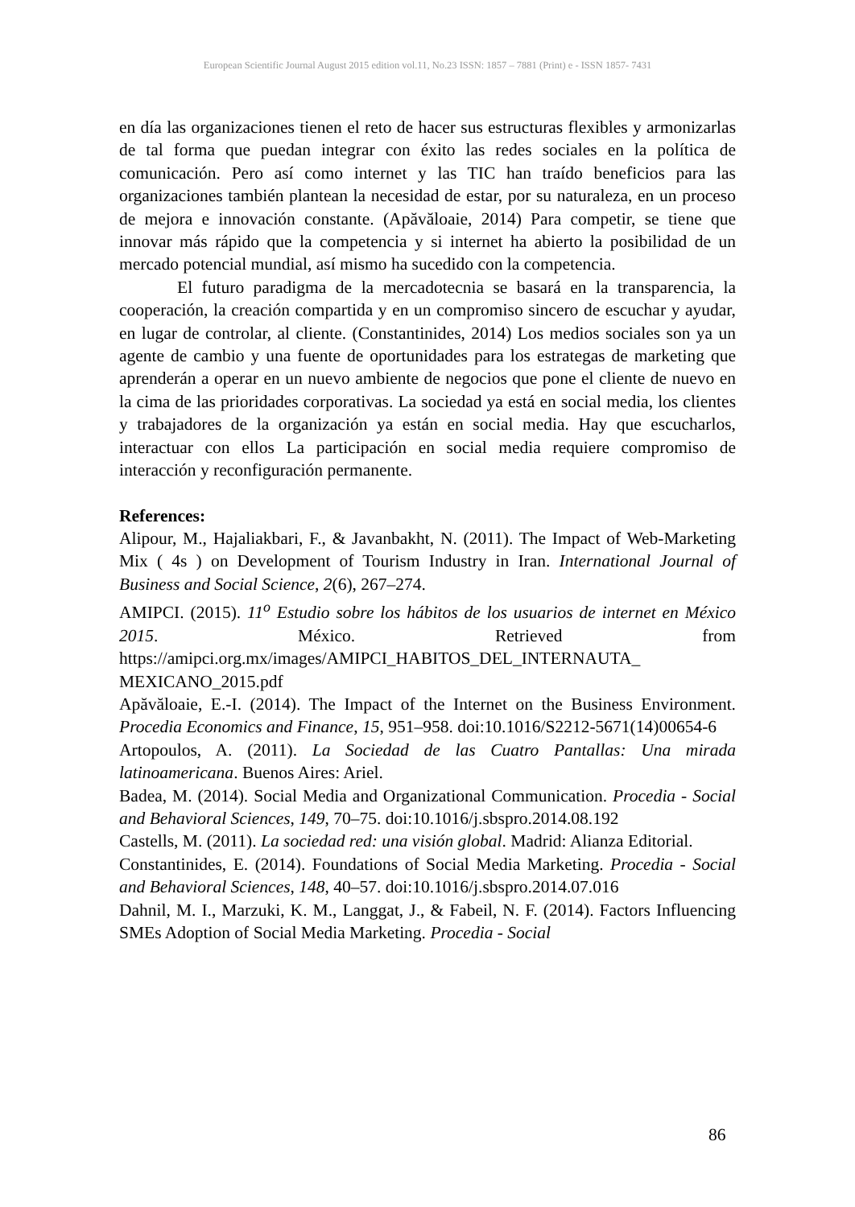European Scientific Journal August 2015 edition vol.11, No.23 ISSN: 1857 – 7881 (Print) e - ISSN 1857- 7431
en día las organizaciones tienen el reto de hacer sus estructuras flexibles y armonizarlas de tal forma que puedan integrar con éxito las redes sociales en la política de comunicación. Pero así como internet y las TIC han traído beneficios para las organizaciones también plantean la necesidad de estar, por su naturaleza, en un proceso de mejora e innovación constante. (Apăvăloaie, 2014) Para competir, se tiene que innovar más rápido que la competencia y si internet ha abierto la posibilidad de un mercado potencial mundial, así mismo ha sucedido con la competencia.
El futuro paradigma de la mercadotecnia se basará en la transparencia, la cooperación, la creación compartida y en un compromiso sincero de escuchar y ayudar, en lugar de controlar, al cliente. (Constantinides, 2014) Los medios sociales son ya un agente de cambio y una fuente de oportunidades para los estrategas de marketing que aprenderán a operar en un nuevo ambiente de negocios que pone el cliente de nuevo en la cima de las prioridades corporativas. La sociedad ya está en social media, los clientes y trabajadores de la organización ya están en social media. Hay que escucharlos, interactuar con ellos La participación en social media requiere compromiso de interacción y reconfiguración permanente.
References:
Alipour, M., Hajaliakbari, F., & Javanbakht, N. (2011). The Impact of Web-Marketing Mix ( 4s ) on Development of Tourism Industry in Iran. International Journal of Business and Social Science, 2(6), 267–274.
AMIPCI. (2015). 11<sup>o</sup> Estudio sobre los hábitos de los usuarios de internet en México 2015. México. Retrieved from https://amipci.org.mx/images/AMIPCI_HABITOS_DEL_INTERNAUTA_ MEXICANO_2015.pdf
Apăvăloaie, E.-I. (2014). The Impact of the Internet on the Business Environment. Procedia Economics and Finance, 15, 951–958. doi:10.1016/S2212-5671(14)00654-6
Artopoulos, A. (2011). La Sociedad de las Cuatro Pantallas: Una mirada latinoamericana. Buenos Aires: Ariel.
Badea, M. (2014). Social Media and Organizational Communication. Procedia - Social and Behavioral Sciences, 149, 70–75. doi:10.1016/j.sbspro.2014.08.192
Castells, M. (2011). La sociedad red: una visión global. Madrid: Alianza Editorial.
Constantinides, E. (2014). Foundations of Social Media Marketing. Procedia - Social and Behavioral Sciences, 148, 40–57. doi:10.1016/j.sbspro.2014.07.016
Dahnil, M. I., Marzuki, K. M., Langgat, J., & Fabeil, N. F. (2014). Factors Influencing SMEs Adoption of Social Media Marketing. Procedia - Social
86